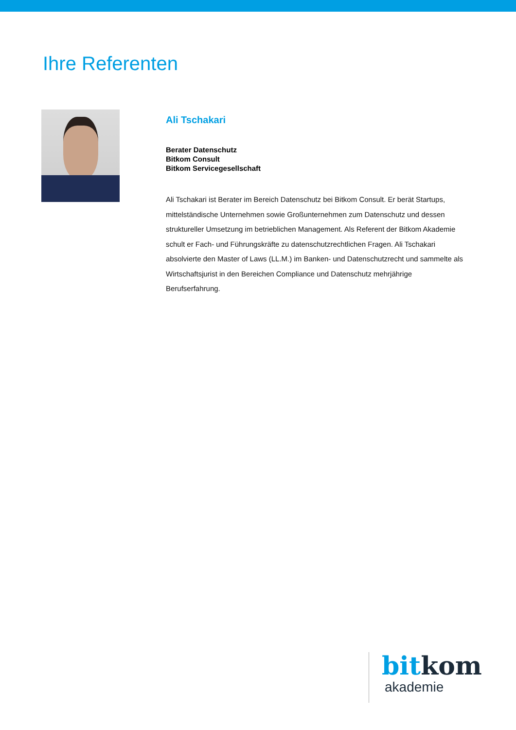Ihre Referenten
Ali Tschakari
Berater Datenschutz
Bitkom Consult
Bitkom Servicegesellschaft
Ali Tschakari ist Berater im Bereich Datenschutz bei Bitkom Consult. Er berät Startups, mittelständische Unternehmen sowie Großunternehmen zum Datenschutz und dessen struktureller Umsetzung im betrieblichen Management. Als Referent der Bitkom Akademie schult er Fach- und Führungskräfte zu datenschutzrechtlichen Fragen. Ali Tschakari absolvierte den Master of Laws (LL.M.) im Banken- und Datenschutzrecht und sammelte als Wirtschaftsjurist in den Bereichen Compliance und Datenschutz mehrjährige Berufserfahrung.
bit kom
akademie